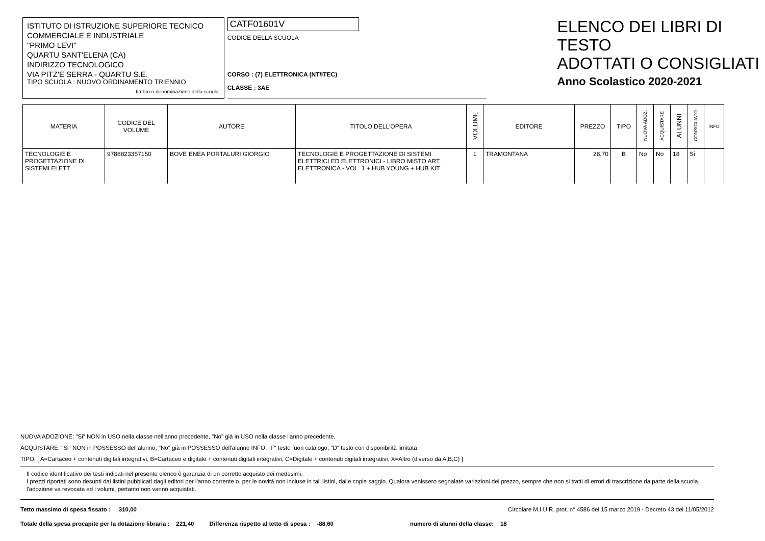ISTITUTO DI ISTRUZIONE SUPERIORE TECNICO
COMMERCIALE E INDUSTRIALE
"PRIMO LEVI"
QUARTU SANT'ELENA (CA)
INDIRIZZO TECNOLOGICO
VIA PITZ'E SERRA - QUARTU S.E.
TIPO SCUOLA : NUOVO ORDINAMENTO TRIENNIO
timbro o denominazione della scuola
CATF01601V
CODICE DELLA SCUOLA
CORSO : (7) ELETTRONICA (NT/ITEC)
CLASSE : 3AE
ELENCO DEI LIBRI DI TESTO
ADOTTATI O CONSIGLIATI
Anno Scolastico 2020-2021
| MATERIA | CODICE DEL VOLUME | AUTORE | TITOLO DELL'OPERA | VOLUME | EDITORE | PREZZO | TIPO | NUOVA ADOZ. | ACQUISTARE | ALUNNI | CONSIGLIATO | INFO |
| --- | --- | --- | --- | --- | --- | --- | --- | --- | --- | --- | --- | --- |
| TECNOLOGIE E PROGETTAZIONE DI SISTEMI ELETT | 9788823357150 | BOVE ENEA PORTALURI GIORGIO | TECNOLOGIE E PROGETTAZIONE DI SISTEMI ELETTRICI ED ELETTRONICI - LIBRO MISTO ART. ELETTRONICA - VOL. 1 + HUB YOUNG + HUB KIT | 1 | TRAMONTANA | 28,70 | B | No | No | 18 | Si | |
NUOVA ADOZIONE: "Si" NON in USO nella classe nell'anno precedente, "No" già in USO nella classe l'anno precedente.
ACQUISTARE: "Si" NON in POSSESSO dell'alunno, "No" già in POSSESSO dell'alunno INFO: "F" testo fuori catalogo, "D" testo con disponibilità limitata
TIPO: [ A=Cartaceo + contenuti digitali integrativi, B=Cartaceo e digitale + contenuti digitali integrativi, C=Digitale + contenuti digitali integrativi, X=Altro (diverso da A,B,C) ]
Il codice identificativo dei testi indicati nel presente elenco è garanzia di un corretto acquisto dei medesimi.
I prezzi riportati sono desunti dai listini pubblicati dagli editori per l'anno corrente o, per le novità non incluse in tali listini, dalle copie saggio. Qualora venissero segnalate variazioni del prezzo, sempre che non si tratti di errori di trascrizione da parte della scuola, l'adozione va revocata ed i volumi, pertanto non vanno acquistati.
Tetto massimo di spesa fissato : 310,00 Circolare M.I.U.R. prot. n° 4586 del 15 marzo 2019 - Decreto 43 del 11/05/2012
Totale della spesa procapite per la dotazione libraria : 221,40 Differenza rispetto al tetto di spesa : -88,60 numero di alunni della classe: 18